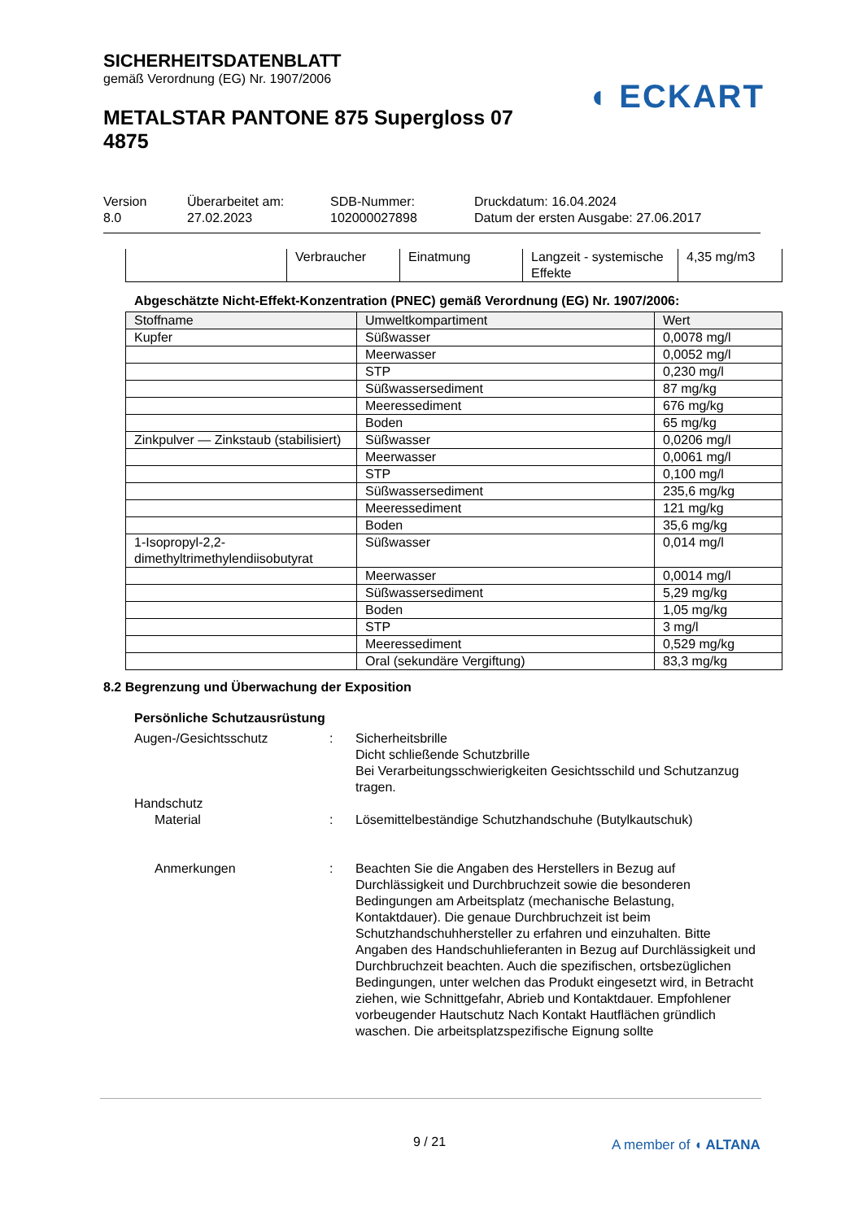SICHERHEITSDATENBLATT
gemäß Verordnung (EG) Nr. 1907/2006
METALSTAR PANTONE 875 Supergloss 07 4875
◖ ECKART
| Version 8.0 | Überarbeitet am: 27.02.2023 | SDB-Nummer: 102000027898 | Druckdatum: 16.04.2024 Datum der ersten Ausgabe: 27.06.2017 |
| | Verbraucher | Einatmung | Langzeit - systemische Effekte | 4,35 mg/m3 |
Abgeschätzte Nicht-Effekt-Konzentration (PNEC) gemäß Verordnung (EG) Nr. 1907/2006:
| Stoffname | Umweltkompartiment | Wert |
| --- | --- | --- |
| Kupfer | Süßwasser | 0,0078 mg/l |
| | Meerwasser | 0,0052 mg/l |
| | STP | 0,230 mg/l |
| | Süßwassersediment | 87 mg/kg |
| | Meeressediment | 676 mg/kg |
| | Boden | 65 mg/kg |
| Zinkpulver — Zinkstaub (stabilisiert) | Süßwasser | 0,0206 mg/l |
| | Meerwasser | 0,0061 mg/l |
| | STP | 0,100 mg/l |
| | Süßwassersediment | 235,6 mg/kg |
| | Meeressediment | 121 mg/kg |
| | Boden | 35,6 mg/kg |
| 1-Isopropyl-2,2-dimethyltrimethylendiisobutyrat | Süßwasser | 0,014 mg/l |
| | Meerwasser | 0,0014 mg/l |
| | Süßwassersediment | 5,29 mg/kg |
| | Boden | 1,05 mg/kg |
| | STP | 3 mg/l |
| | Meeressediment | 0,529 mg/kg |
| | Oral (sekundäre Vergiftung) | 83,3 mg/kg |
8.2 Begrenzung und Überwachung der Exposition
Persönliche Schutzausrüstung
Augen-/Gesichtsschutz : Sicherheitsbrille
Dicht schließende Schutzbrille
Bei Verarbeitungsschwierigkeiten Gesichtsschild und Schutzanzug tragen.
Handschutz
Material : Lösemittelbeständige Schutzhandschuhe (Butylkautschuk)
Anmerkungen : Beachten Sie die Angaben des Herstellers in Bezug auf Durchlässigkeit und Durchbruchzeit sowie die besonderen Bedingungen am Arbeitsplatz (mechanische Belastung, Kontaktdauer). Die genaue Durchbruchzeit ist beim Schutzhandschuhhersteller zu erfahren und einzuhalten. Bitte Angaben des Handschuhlieferanten in Bezug auf Durchlässigkeit und Durchbruchzeit beachten. Auch die spezifischen, ortsbezüglichen Bedingungen, unter welchen das Produkt eingesetzt wird, in Betracht ziehen, wie Schnittgefahr, Abrieb und Kontaktdauer. Empfohlener vorbeugender Hautschutz Nach Kontakt Hautflächen gründlich waschen. Die arbeitsplatzspezifische Eignung sollte
9 / 21 A member of ◖ ALTANA